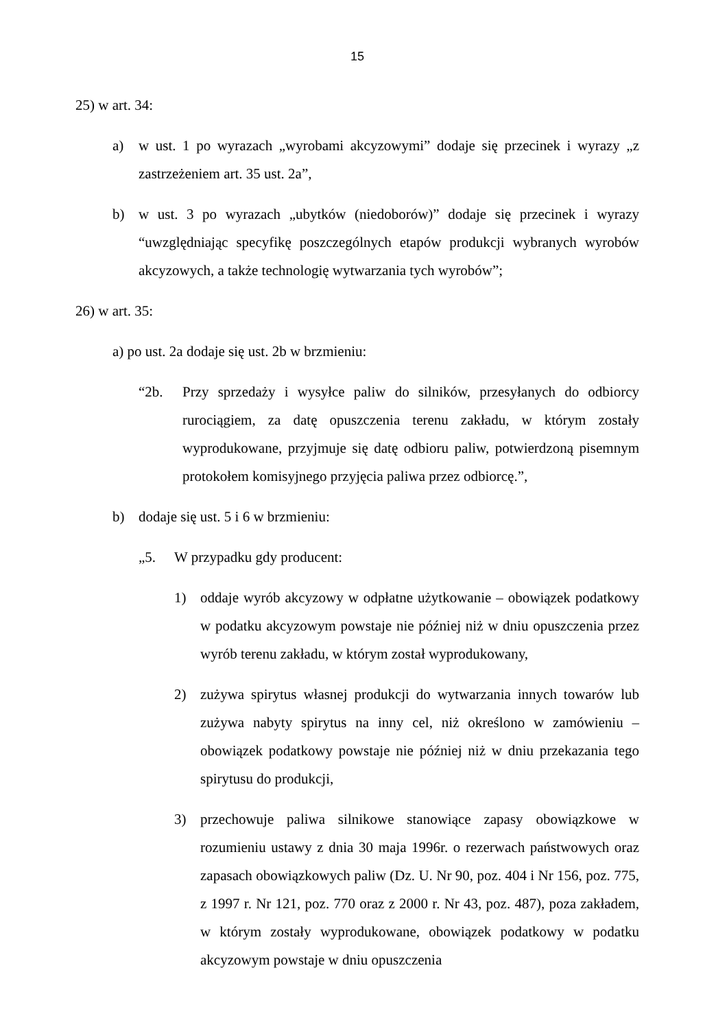15
25) w art. 34:
a) w ust. 1 po wyrazach „wyrobami akcyzowymi” dodaje się przecinek i wyrazy „z zastrzeżeniem art. 35 ust. 2a”,
b) w ust. 3 po wyrazach „ubytków (niedoborów)” dodaje się przecinek i wyrazy “uwzględniając specyfikę poszczególnych etapów produkcji wybranych wyrobów akcyzowych, a także technologię wytwarzania tych wyrobów”;
26) w art. 35:
a) po ust. 2a dodaje się ust. 2b w brzmieniu:
“2b. Przy sprzedaży i wysyłce paliw do silników, przesyłanych do odbiorcy rurociągiem, za datę opuszczenia terenu zakładu, w którym zostały wyprodukowane, przyjmuje się datę odbioru paliw, potwierdzoną pisemnym protokołem komisyjnego przyjęcia paliwa przez odbiorcę.”,
b) dodaje się ust. 5 i 6 w brzmieniu:
„5. W przypadku gdy producent:
1) oddaje wyrób akcyzowy w odpłatne użytkowanie – obowiązek podatkowy w podatku akcyzowym powstaje nie później niż w dniu opuszczenia przez wyrób terenu zakładu, w którym został wyprodukowany,
2) zużywa spirytus własnej produkcji do wytwarzania innych towarów lub zużywa nabyty spirytus na inny cel, niż określono w zamówieniu – obowiązek podatkowy powstaje nie później niż w dniu przekazania tego spirytusu do produkcji,
3) przechowuje paliwa silnikowe stanowiące zapasy obowiązkowe w rozumieniu ustawy z dnia 30 maja 1996r. o rezerwach państwowych oraz zapasach obowiązkowych paliw (Dz. U. Nr 90, poz. 404 i Nr 156, poz. 775, z 1997 r. Nr 121, poz. 770 oraz z 2000 r. Nr 43, poz. 487), poza zakładem, w którym zostały wyprodukowane, obowiązek podatkowy w podatku akcyzowym powstaje w dniu opuszczenia